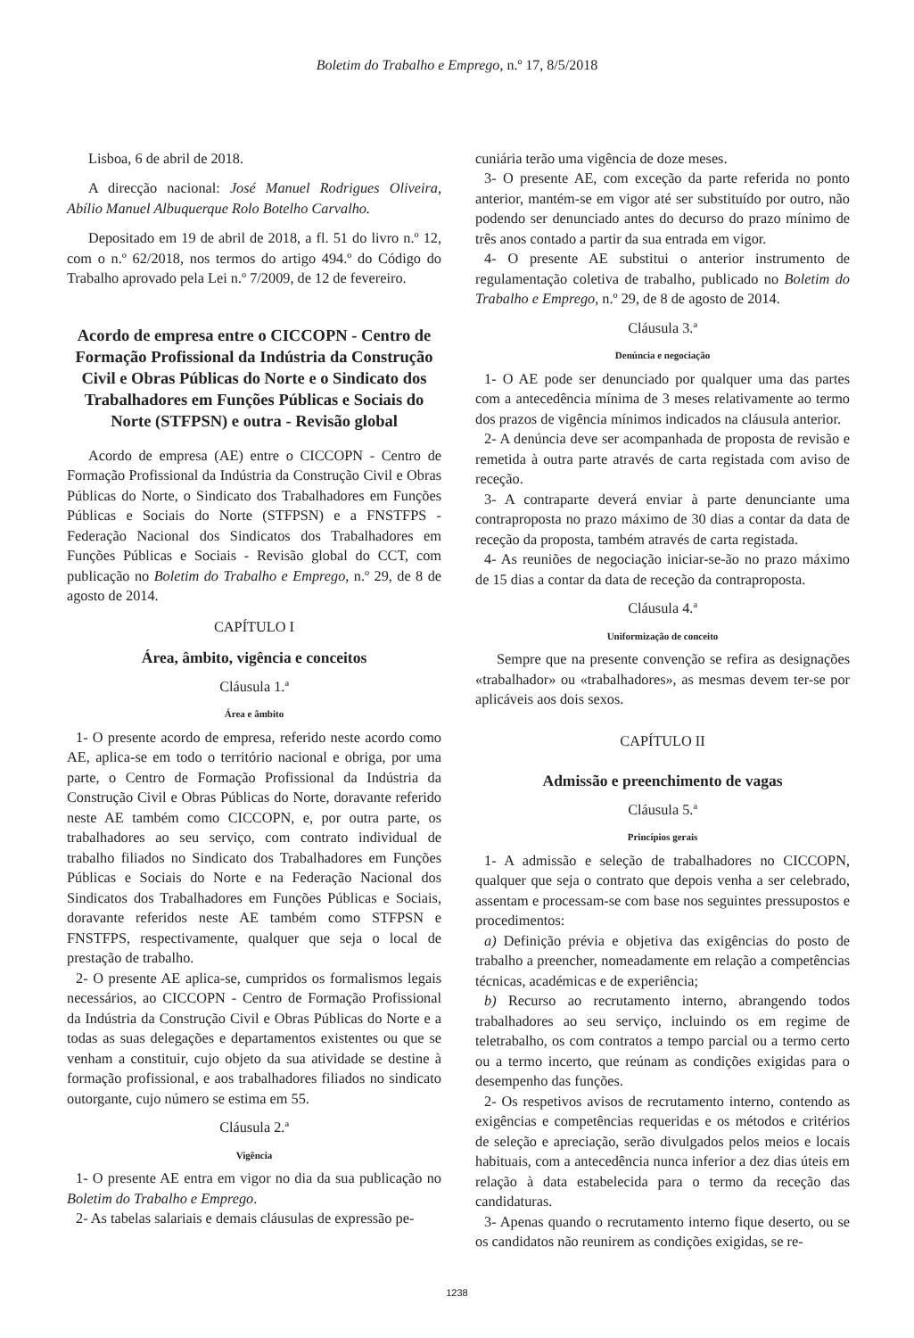Boletim do Trabalho e Emprego, n.º 17, 8/5/2018
Lisboa, 6 de abril de 2018.
A direcção nacional: José Manuel Rodrigues Oliveira, Abílio Manuel Albuquerque Rolo Botelho Carvalho.
Depositado em 19 de abril de 2018, a fl. 51 do livro n.º 12, com o n.º 62/2018, nos termos do artigo 494.º do Código do Trabalho aprovado pela Lei n.º 7/2009, de 12 de fevereiro.
Acordo de empresa entre o CICCOPN - Centro de Formação Profissional da Indústria da Construção Civil e Obras Públicas do Norte e o Sindicato dos Trabalhadores em Funções Públicas e Sociais do Norte (STFPSN) e outra - Revisão global
Acordo de empresa (AE) entre o CICCOPN - Centro de Formação Profissional da Indústria da Construção Civil e Obras Públicas do Norte, o Sindicato dos Trabalhadores em Funções Públicas e Sociais do Norte (STFPSN) e a FNSTFPS - Federação Nacional dos Sindicatos dos Trabalhadores em Funções Públicas e Sociais - Revisão global do CCT, com publicação no Boletim do Trabalho e Emprego, n.º 29, de 8 de agosto de 2014.
CAPÍTULO I
Área, âmbito, vigência e conceitos
Cláusula 1.ª
Área e âmbito
1- O presente acordo de empresa, referido neste acordo como AE, aplica-se em todo o território nacional e obriga, por uma parte, o Centro de Formação Profissional da Indústria da Construção Civil e Obras Públicas do Norte, doravante referido neste AE também como CICCOPN, e, por outra parte, os trabalhadores ao seu serviço, com contrato individual de trabalho filiados no Sindicato dos Trabalhadores em Funções Públicas e Sociais do Norte e na Federação Nacional dos Sindicatos dos Trabalhadores em Funções Públicas e Sociais, doravante referidos neste AE também como STFPSN e FNSTFPS, respectivamente, qualquer que seja o local de prestação de trabalho.
2- O presente AE aplica-se, cumpridos os formalismos legais necessários, ao CICCOPN - Centro de Formação Profissional da Indústria da Construção Civil e Obras Públicas do Norte e a todas as suas delegações e departamentos existentes ou que se venham a constituir, cujo objeto da sua atividade se destine à formação profissional, e aos trabalhadores filiados no sindicato outorgante, cujo número se estima em 55.
Cláusula 2.ª
Vigência
1- O presente AE entra em vigor no dia da sua publicação no Boletim do Trabalho e Emprego.
2- As tabelas salariais e demais cláusulas de expressão pe-
cuniária terão uma vigência de doze meses.
3- O presente AE, com exceção da parte referida no ponto anterior, mantém-se em vigor até ser substituído por outro, não podendo ser denunciado antes do decurso do prazo mínimo de três anos contado a partir da sua entrada em vigor.
4- O presente AE substitui o anterior instrumento de regulamentação coletiva de trabalho, publicado no Boletim do Trabalho e Emprego, n.º 29, de 8 de agosto de 2014.
Cláusula 3.ª
Denúncia e negociação
1- O AE pode ser denunciado por qualquer uma das partes com a antecedência mínima de 3 meses relativamente ao termo dos prazos de vigência mínimos indicados na cláusula anterior.
2- A denúncia deve ser acompanhada de proposta de revisão e remetida à outra parte através de carta registada com aviso de receção.
3- A contraparte deverá enviar à parte denunciante uma contraproposta no prazo máximo de 30 dias a contar da data de receção da proposta, também através de carta registada.
4- As reuniões de negociação iniciar-se-ão no prazo máximo de 15 dias a contar da data de receção da contraproposta.
Cláusula 4.ª
Uniformização de conceito
Sempre que na presente convenção se refira as designações «trabalhador» ou «trabalhadores», as mesmas devem ter-se por aplicáveis aos dois sexos.
CAPÍTULO II
Admissão e preenchimento de vagas
Cláusula 5.ª
Princípios gerais
1- A admissão e seleção de trabalhadores no CICCOPN, qualquer que seja o contrato que depois venha a ser celebrado, assentam e processam-se com base nos seguintes pressupostos e procedimentos:
a) Definição prévia e objetiva das exigências do posto de trabalho a preencher, nomeadamente em relação a competências técnicas, académicas e de experiência;
b) Recurso ao recrutamento interno, abrangendo todos trabalhadores ao seu serviço, incluindo os em regime de teletrabalho, os com contratos a tempo parcial ou a termo certo ou a termo incerto, que reúnam as condições exigidas para o desempenho das funções.
2- Os respetivos avisos de recrutamento interno, contendo as exigências e competências requeridas e os métodos e critérios de seleção e apreciação, serão divulgados pelos meios e locais habituais, com a antecedência nunca inferior a dez dias úteis em relação à data estabelecida para o termo da receção das candidaturas.
3- Apenas quando o recrutamento interno fique deserto, ou se os candidatos não reunirem as condições exigidas, se re-
1238